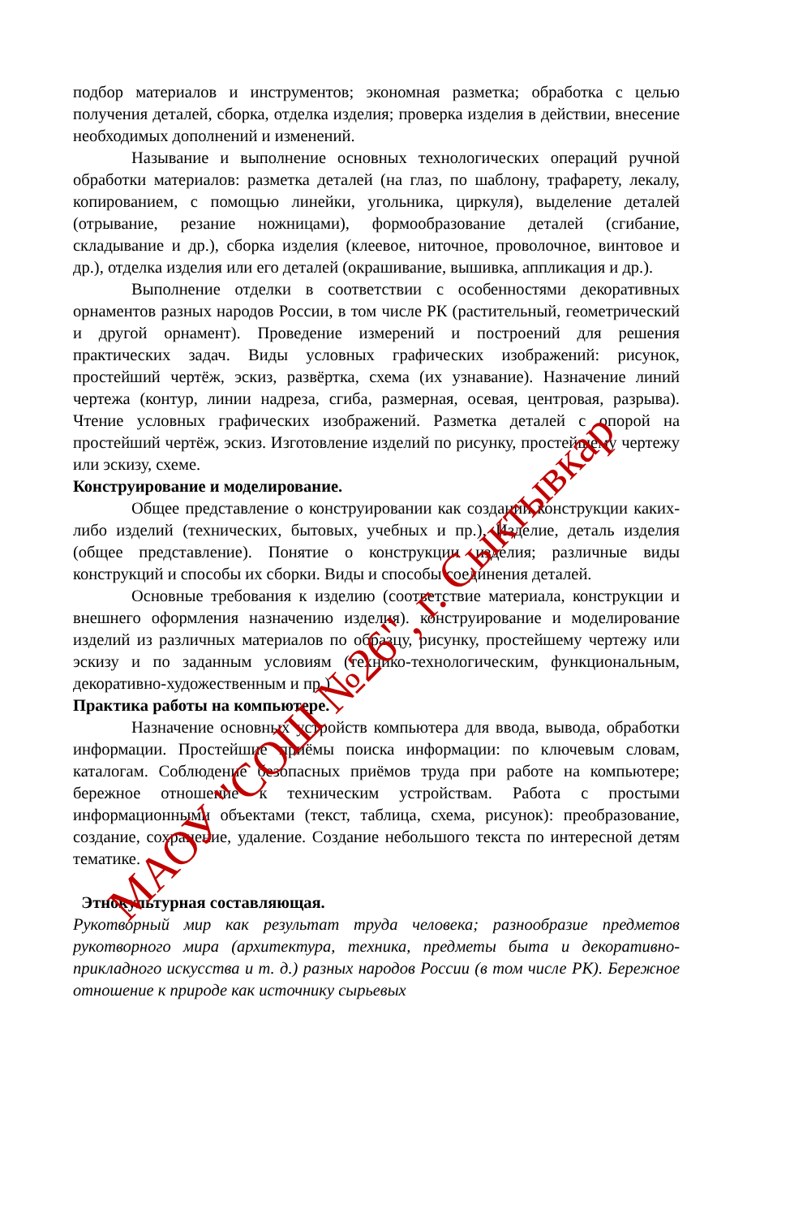подбор материалов и инструментов; экономная разметка; обработка с целью получения деталей, сборка, отделка изделия; проверка изделия в действии, внесение необходимых дополнений и изменений.
Называние и выполнение основных технологических операций ручной обработки материалов: разметка деталей (на глаз, по шаблону, трафарету, лекалу, копированием, с помощью линейки, угольника, циркуля), выделение деталей (отрывание, резание ножницами), формообразование деталей (сгибание, складывание и др.), сборка изделия (клеевое, ниточное, проволочное, винтовое и др.), отделка изделия или его деталей (окрашивание, вышивка, аппликация и др.).
Выполнение отделки в соответствии с особенностями декоративных орнаментов разных народов России, в том числе РК (растительный, геометрический и другой орнамент). Проведение измерений и построений для решения практических задач. Виды условных графических изображений: рисунок, простейший чертёж, эскиз, развёртка, схема (их узнавание). Назначение линий чертежа (контур, линии надреза, сгиба, размерная, осевая, центровая, разрыва). Чтение условных графических изображений. Разметка деталей с опорой на простейший чертёж, эскиз. Изготовление изделий по рисунку, простейшему чертежу или эскизу, схеме.
Конструирование и моделирование.
Общее представление о конструировании как создании конструкции каких-либо изделий (технических, бытовых, учебных и пр.). Изделие, деталь изделия (общее представление). Понятие о конструкции изделия; различные виды конструкций и способы их сборки. Виды и способы соединения деталей.
Основные требования к изделию (соответствие материала, конструкции и внешнего оформления назначению изделия). конструирование и моделирование изделий из различных материалов по образцу, рисунку, простейшему чертежу или эскизу и по заданным условиям (технико-технологическим, функциональным, декоративно-художественным и пр.)
Практика работы на компьютере.
Назначение основных устройств компьютера для ввода, вывода, обработки информации. Простейшие приёмы поиска информации: по ключевым словам, каталогам. Соблюдение безопасных приёмов труда при работе на компьютере; бережное отношение к техническим устройствам. Работа с простыми информационными объектами (текст, таблица, схема, рисунок): преобразование, создание, сохранение, удаление. Создание небольшого текста по интересной детям тематике.
Этнокультурная составляющая.
Рукотворный мир как результат труда человека; разнообразие предметов рукотворного мира (архитектура, техника, предметы быта и декоративно-прикладного искусства и т. д.) разных народов России (в том числе РК). Бережное отношение к природе как источнику сырьевых
МАОУ "СОШ №26", г. Сыктывкар